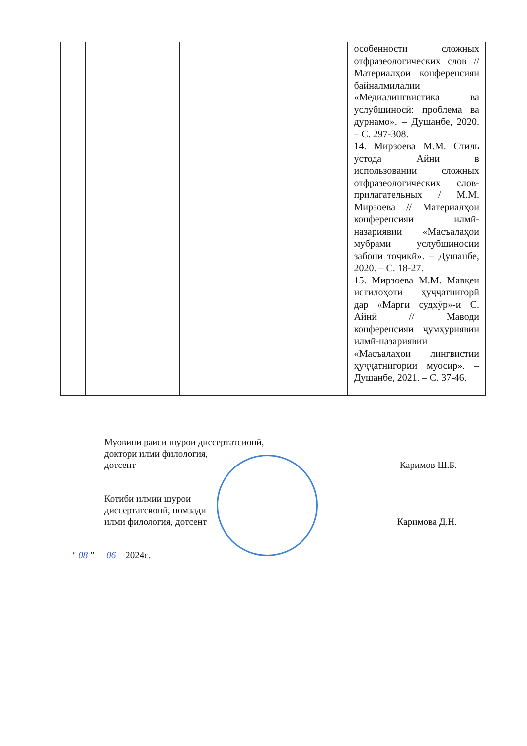| | | | | особенности сложных отфразеологических слов // Материалҳои конференсияи байналмилалии «Медиалингвистика ва услубшиносӣ: проблема ва дурнамо». – Душанбе, 2020. – С. 297-308. 14. Мирзоева М.М. Стиль устода Айни в использовании сложных отфразеологических слов-прилагательных / М.М. Мирзоева // Материалҳои конференсияи илмӣ-назариявии «Масъалаҳои мубрами услубшиносии забони тоҷикӣ». – Душанбе, 2020. – С. 18-27. 15. Мирзоева М.М. Мавқеи истилоҳоти ҳуҷҷатнигорӣ дар «Марги судхӯр»-и С. Айнӣ // Маводи конференсияи ҷумҳуриявии илмӣ-назариявии «Масъалаҳои лингвистии ҳуҷҷатнигории муосир». – Душанбе, 2021. – С. 37-46. |
Муовини раиси шурои диссертатсионӣ,
доктори илми филология,
дотсент
Каримов Ш.Б.
Котиби илмии шурои
диссертатсионӣ, номзади
илми филология, дотсент
Каримова Д.Н.
“ 08 ” 06 2024с.